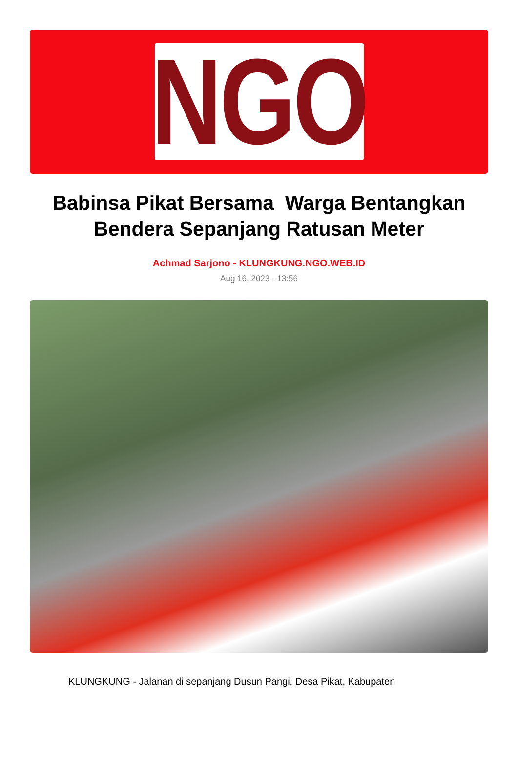NGO
Babinsa Pikat Bersama Warga Bentangkan Bendera Sepanjang Ratusan Meter
Achmad Sarjono - KLUNGKUNG.NGO.WEB.ID
Aug 16, 2023 - 13:56
KLUNGKUNG - Jalanan di sepanjang Dusun Pangi, Desa Pikat, Kabupaten